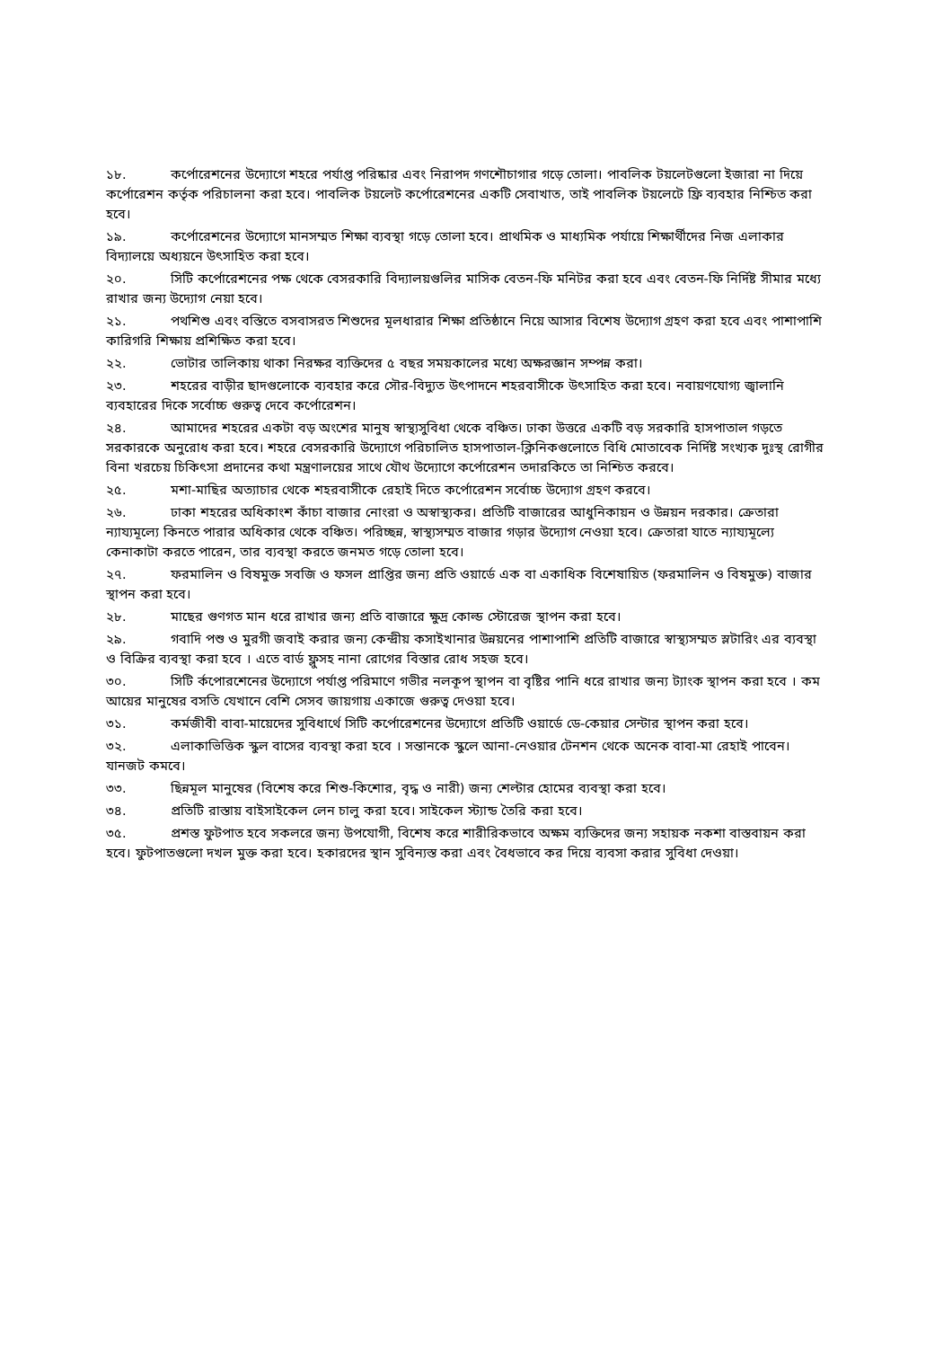১৮. কর্পোরেশনের উদ্যোগে শহরে পর্যাপ্ত পরিষ্কার এবং নিরাপদ গণশৌচাগার গড়ে তোলা। পাবলিক টয়লেটগুলো ইজারা না দিয়ে কর্পোরেশন কর্তৃক পরিচালনা করা হবে। পাবলিক টয়লেট কর্পোরেশনের একটি সেবাখাত, তাই পাবলিক টয়লেটে ফ্রি ব্যবহার নিশ্চিত করা হবে।
১৯. কর্পোরেশনের উদ্যোগে মানসম্মত শিক্ষা ব্যবস্থা গড়ে তোলা হবে। প্রাথমিক ও মাধ্যমিক পর্যায়ে শিক্ষার্থীদের নিজ এলাকার বিদ্যালয়ে অধ্যয়নে উৎসাহিত করা হবে।
২০. সিটি কর্পোরেশনের পক্ষ থেকে বেসরকারি বিদ্যালয়গুলির মাসিক বেতন-ফি মনিটর করা হবে এবং বেতন-ফি নির্দিষ্ট সীমার মধ্যে রাখার জন্য উদ্যোগ নেয়া হবে।
২১. পথশিশু এবং বস্তিতে বসবাসরত শিশুদের মূলধারার শিক্ষা প্রতিষ্ঠানে নিয়ে আসার বিশেষ উদ্যোগ গ্রহণ করা হবে এবং পাশাপাশি কারিগরি শিক্ষায় প্রশিক্ষিত করা হবে।
২২. ভোটার তালিকায় থাকা নিরক্ষর ব্যক্তিদের ৫ বছর সময়কালের মধ্যে অক্ষরজ্ঞান সম্পন্ন করা।
২৩. শহরের বাড়ীর ছাদগুলোকে ব্যবহার করে সৌর-বিদ্যুত উৎপাদনে শহরবাসীকে উৎসাহিত করা হবে। নবায়ণযোগ্য জ্বালানি ব্যবহারের দিকে সর্বোচ্চ গুরুত্ব দেবে কর্পোরেশন।
২৪. আমাদের শহরের একটা বড় অংশের মানুষ স্বাস্থ্যসুবিধা থেকে বঞ্চিত। ঢাকা উত্তরে একটি বড় সরকারি হাসপাতাল গড়তে সরকারকে অনুরোধ করা হবে। শহরে বেসরকারি উদ্যোগে পরিচালিত হাসপাতাল-ক্লিনিকগুলোতে বিধি মোতাবেক নির্দিষ্ট সংখ্যক দুঃস্থ রোগীর বিনা খরচেয় চিকিৎসা প্রদানের কথা মন্ত্রণালয়ের সাথে যৌথ উদ্যোগে কর্পোরেশন তদারকিতে তা নিশ্চিত করবে।
২৫. মশা-মাছির অত্যাচার থেকে শহরবাসীকে রেহাই দিতে কর্পোরেশন সর্বোচ্চ উদ্যোগ গ্রহণ করবে।
২৬. ঢাকা শহরের অধিকাংশ কাঁচা বাজার নোংরা ও অস্বাস্থ্যকর। প্রতিটি বাজারের আধুনিকায়ন ও উন্নয়ন দরকার। ক্রেতারা ন্যায্যমূল্যে কিনতে পারার অধিকার থেকে বঞ্চিত। পরিচ্ছন্ন, স্বাস্থ্যসম্মত বাজার গড়ার উদ্যোগ নেওয়া হবে। ক্রেতারা যাতে ন্যায্যমূল্যে কেনাকাটা করতে পারেন, তার ব্যবস্থা করতে জনমত গড়ে তোলা হবে।
২৭. ফরমালিন ও বিষমুক্ত সবজি ও ফসল প্রাপ্তির জন্য প্রতি ওয়ার্ডে এক বা একাধিক বিশেষায়িত (ফরমালিন ও বিষমুক্ত) বাজার স্থাপন করা হবে।
২৮. মাছের গুণগত মান ধরে রাখার জন্য প্রতি বাজারে ক্ষুদ্র কোল্ড স্টোরেজ স্থাপন করা হবে।
২৯. গবাদি পশু ও মুরগী জবাই করার জন্য কেন্দ্রীয় কসাইখানার উন্নয়নের পাশাপাশি প্রতিটি বাজারে স্বাস্থ্যসম্মত স্লটারিং এর ব্যবস্থা ও বিক্রির ব্যবস্থা করা হবে । এতে বার্ড ফ্লুসহ নানা রোগের বিস্তার রোধ সহজ হবে।
৩০. সিটি র্কপোরশেনের উদ্যোগে পর্যাপ্ত পরিমাণে গভীর নলকূপ স্থাপন বা বৃষ্টির পানি ধরে রাখার জন্য ট্যাংক স্থাপন করা হবে । কম আয়ের মানুষের বসতি যেখানে বেশি সেসব জায়গায় একাজে গুরুত্ব দেওয়া হবে।
৩১. কর্মজীবী বাবা-মায়েদের সুবিধার্থে সিটি কর্পোরেশনের উদ্যোগে প্রতিটি ওয়ার্ডে ডে-কেয়ার সেন্টার স্থাপন করা হবে।
৩২. এলাকাভিত্তিক স্কুল বাসের ব্যবস্থা করা হবে । সন্তানকে স্কুলে আনা-নেওয়ার টেনশন থেকে অনেক বাবা-মা রেহাই পাবেন। যানজট কমবে।
৩৩. ছিন্নমূল মানুষের (বিশেষ করে শিশু-কিশোর, বৃদ্ধ ও নারী) জন্য শেল্টার হোমের ব্যবস্থা করা হবে।
৩৪. প্রতিটি রাস্তায় বাইসাইকেল লেন চালু করা হবে। সাইকেল স্ট্যান্ড তৈরি করা হবে।
৩৫. প্রশস্ত ফুটপাত হবে সকলরে জন্য উপযোগী, বিশেষ করে শারীরিকভাবে অক্ষম ব্যক্তিদের জন্য সহায়ক নকশা বাস্তবায়ন করা হবে। ফুটপাতগুলো দখল মুক্ত করা হবে। হকারদের স্থান সুবিন্যস্ত করা এবং বৈধভাবে কর দিয়ে ব্যবসা করার সুবিধা দেওয়া।